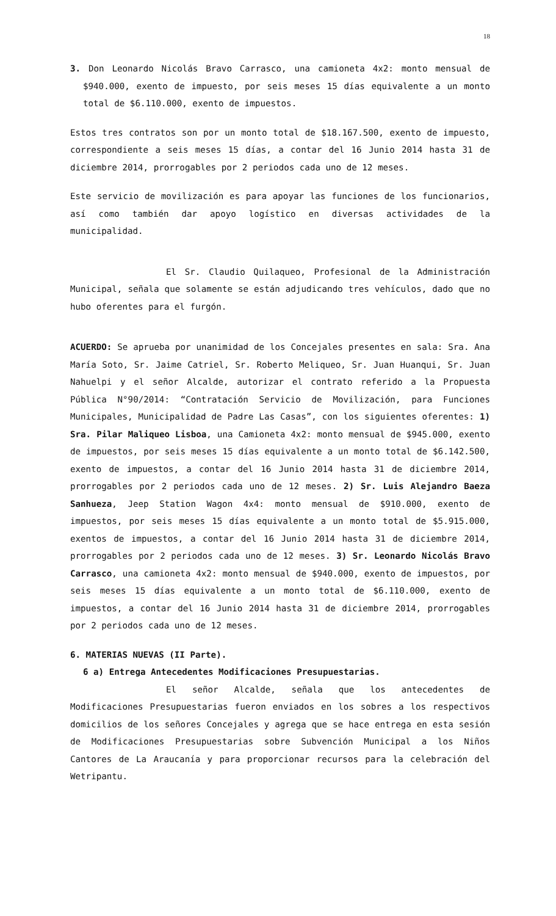18
3. Don Leonardo Nicolás Bravo Carrasco, una camioneta 4x2: monto mensual de $940.000, exento de impuesto, por seis meses 15 días equivalente a un monto total de $6.110.000, exento de impuestos.
Estos tres contratos son por un monto total de $18.167.500, exento de impuesto, correspondiente a seis meses 15 días, a contar del 16 Junio 2014 hasta 31 de diciembre 2014, prorrogables por 2 periodos cada uno de 12 meses.
Este servicio de movilización es para apoyar las funciones de los funcionarios, así como también dar apoyo logístico en diversas actividades de la municipalidad.
El Sr. Claudio Quilaqueo, Profesional de la Administración Municipal, señala que solamente se están adjudicando tres vehículos, dado que no hubo oferentes para el furgón.
ACUERDO: Se aprueba por unanimidad de los Concejales presentes en sala: Sra. Ana María Soto, Sr. Jaime Catriel, Sr. Roberto Meliqueo, Sr. Juan Huanqui, Sr. Juan Nahuelpi y el señor Alcalde, autorizar el contrato referido a la Propuesta Pública N°90/2014: “Contratación Servicio de Movilización, para Funciones Municipales, Municipalidad de Padre Las Casas”, con los siguientes oferentes: 1) Sra. Pilar Maliqueo Lisboa, una Camioneta 4x2: monto mensual de $945.000, exento de impuestos, por seis meses 15 días equivalente a un monto total de $6.142.500, exento de impuestos, a contar del 16 Junio 2014 hasta 31 de diciembre 2014, prorrogables por 2 periodos cada uno de 12 meses. 2) Sr. Luis Alejandro Baeza Sanhueza, Jeep Station Wagon 4x4: monto mensual de $910.000, exento de impuestos, por seis meses 15 días equivalente a un monto total de $5.915.000, exentos de impuestos, a contar del 16 Junio 2014 hasta 31 de diciembre 2014, prorrogables por 2 periodos cada uno de 12 meses. 3) Sr. Leonardo Nicolás Bravo Carrasco, una camioneta 4x2: monto mensual de $940.000, exento de impuestos, por seis meses 15 días equivalente a un monto total de $6.110.000, exento de impuestos, a contar del 16 Junio 2014 hasta 31 de diciembre 2014, prorrogables por 2 periodos cada uno de 12 meses.
6. MATERIAS NUEVAS (II Parte).
6 a) Entrega Antecedentes Modificaciones Presupuestarias.
El señor Alcalde, señala que los antecedentes de Modificaciones Presupuestarias fueron enviados en los sobres a los respectivos domicilios de los señores Concejales y agrega que se hace entrega en esta sesión de Modificaciones Presupuestarias sobre Subvención Municipal a los Niños Cantores de La Araucanía y para proporcionar recursos para la celebración del Wetripantu.